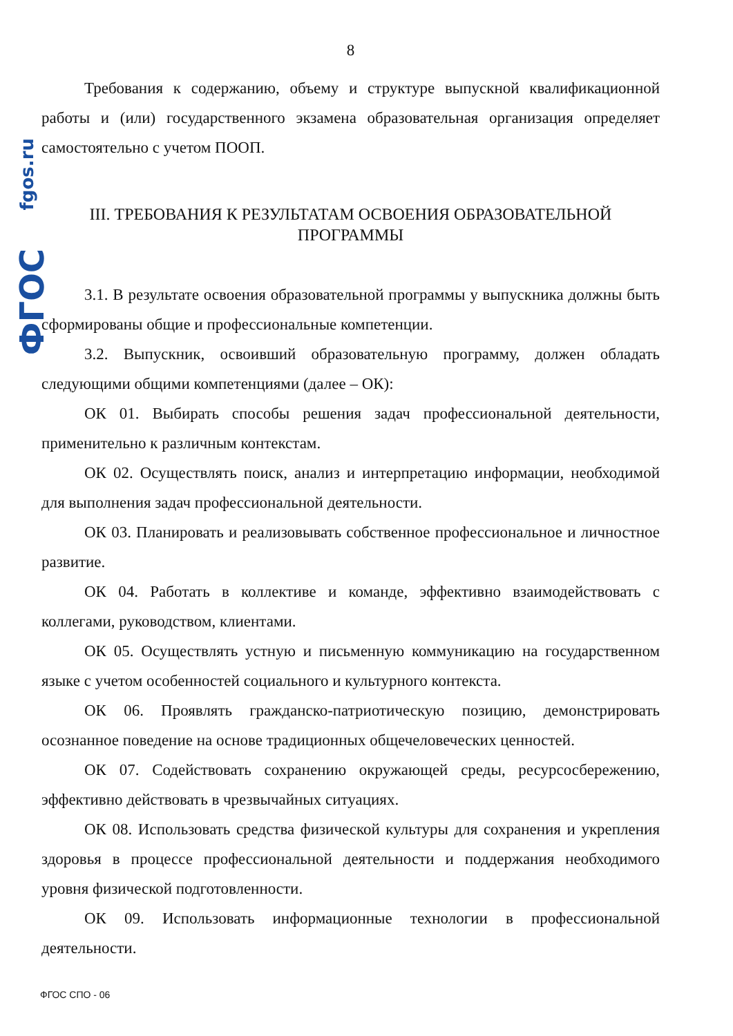fgos.ru
ФГОС
8
Требования к содержанию, объему и структуре выпускной квалификационной работы и (или) государственного экзамена образовательная организация определяет самостоятельно с учетом ПООП.
III. ТРЕБОВАНИЯ К РЕЗУЛЬТАТАМ ОСВОЕНИЯ ОБРАЗОВАТЕЛЬНОЙ
ПРОГРАММЫ
3.1. В результате освоения образовательной программы у выпускника должны быть сформированы общие и профессиональные компетенции.
3.2. Выпускник, освоивший образовательную программу, должен обладать следующими общими компетенциями (далее – ОК):
ОК 01. Выбирать способы решения задач профессиональной деятельности, применительно к различным контекстам.
ОК 02. Осуществлять поиск, анализ и интерпретацию информации, необходимой для выполнения задач профессиональной деятельности.
ОК 03. Планировать и реализовывать собственное профессиональное и личностное развитие.
ОК 04. Работать в коллективе и команде, эффективно взаимодействовать с коллегами, руководством, клиентами.
ОК 05. Осуществлять устную и письменную коммуникацию на государственном языке с учетом особенностей социального и культурного контекста.
ОК 06. Проявлять гражданско-патриотическую позицию, демонстрировать осознанное поведение на основе традиционных общечеловеческих ценностей.
ОК 07. Содействовать сохранению окружающей среды, ресурсосбережению, эффективно действовать в чрезвычайных ситуациях.
ОК 08. Использовать средства физической культуры для сохранения и укрепления здоровья в процессе профессиональной деятельности и поддержания необходимого уровня физической подготовленности.
ОК 09. Использовать информационные технологии в профессиональной деятельности.
ФГОС СПО - 06